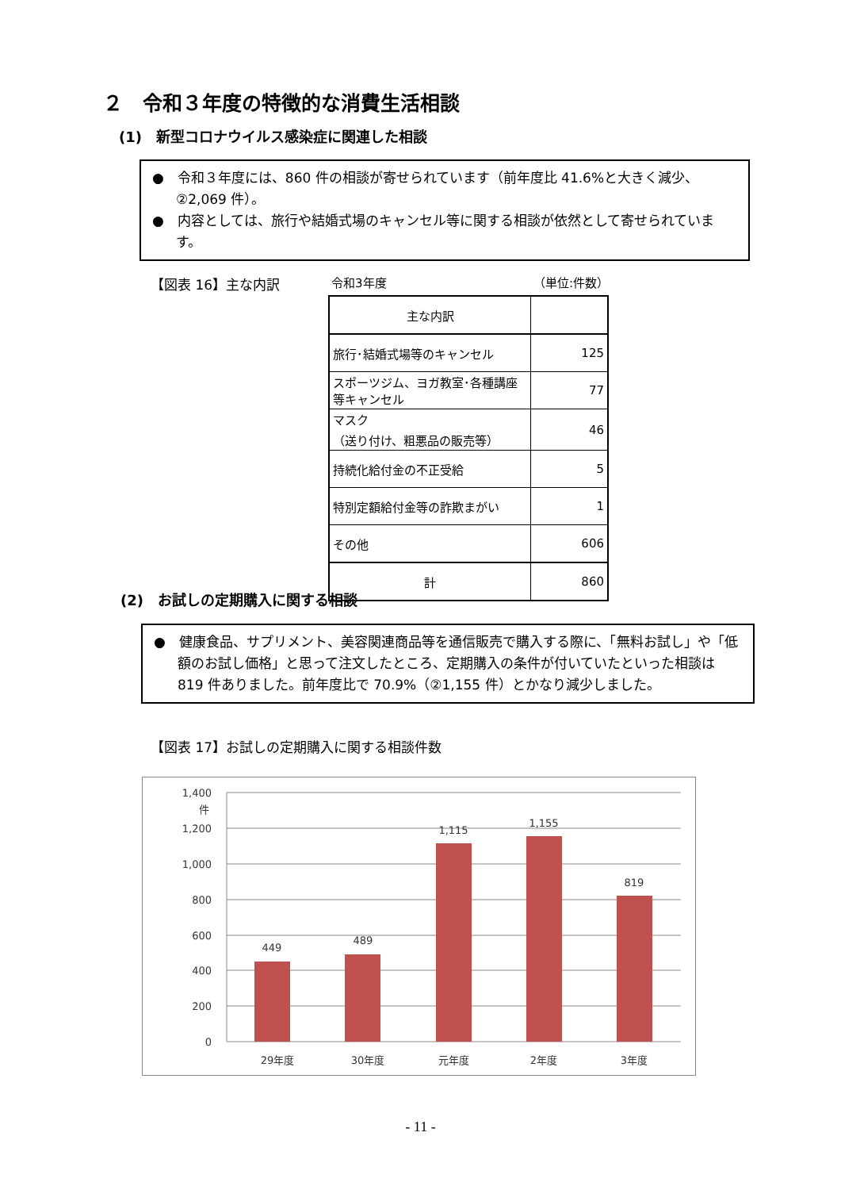２　令和３年度の特徴的な消費生活相談
(1)　新型コロナウイルス感染症に関連した相談
●　令和３年度には、860 件の相談が寄せられています（前年度比 41.6%と大きく減少、②2,069 件）。
●　内容としては、旅行や結婚式場のキャンセル等に関する相談が依然として寄せられています。
【図表 16】主な内訳 令和3年度 （単位:件数）
| 主な内訳 | |
| --- | --- |
| 旅行･結婚式場等のキャンセル | 125 |
| スポーツジム、ヨガ教室･各種講座等キャンセル | 77 |
| マスク （送り付け、粗悪品の販売等） | 46 |
| 持続化給付金の不正受給 | 5 |
| 特別定額給付金等の詐欺まがい | 1 |
| その他 | 606 |
| 計 | 860 |
(2)　お試しの定期購入に関する相談
●　健康食品、サプリメント、美容関連商品等を通信販売で購入する際に、「無料お試し」や「低額のお試し価格」と思って注文したところ、定期購入の条件が付いていたといった相談は 819 件ありました。前年度比で 70.9%（②1,155 件）とかなり減少しました。
【図表 17】お試しの定期購入に関する相談件数
1,400
件
1,200
1,000
800
600
400
200
0
449
489
1,115
1,155
819
29年度
30年度
元年度
2年度
3年度
- 11 -